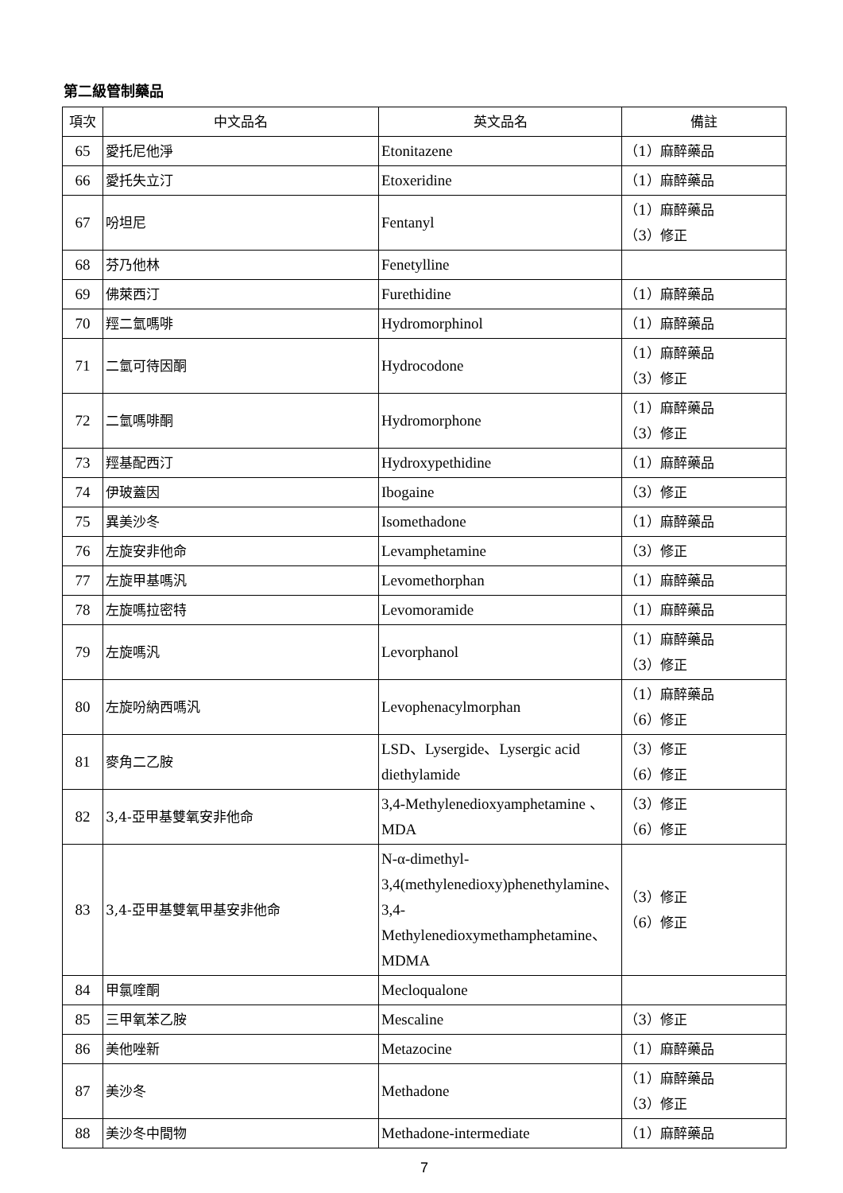第二級管制藥品
| 項次 | 中文品名 | 英文品名 | 備註 |
| --- | --- | --- | --- |
| 65 | 愛托尼他淨 | Etonitazene | （1）麻醉藥品 |
| 66 | 愛托失立汀 | Etoxeridine | （1）麻醉藥品 |
| 67 | 吩坦尼 | Fentanyl | （1）麻醉藥品 （3）修正 |
| 68 | 芬乃他林 | Fenetylline | |
| 69 | 佛萊西汀 | Furethidine | （1）麻醉藥品 |
| 70 | 羥二氫嗎啡 | Hydromorphinol | （1）麻醉藥品 |
| 71 | 二氫可待因酮 | Hydrocodone | （1）麻醉藥品 （3）修正 |
| 72 | 二氫嗎啡酮 | Hydromorphone | （1）麻醉藥品 （3）修正 |
| 73 | 羥基配西汀 | Hydroxypethidine | （1）麻醉藥品 |
| 74 | 伊玻蓋因 | Ibogaine | （3）修正 |
| 75 | 異美沙冬 | Isomethadone | （1）麻醉藥品 |
| 76 | 左旋安非他命 | Levamphetamine | （3）修正 |
| 77 | 左旋甲基嗎汎 | Levomethorphan | （1）麻醉藥品 |
| 78 | 左旋嗎拉密特 | Levomoramide | （1）麻醉藥品 |
| 79 | 左旋嗎汎 | Levorphanol | （1）麻醉藥品 （3）修正 |
| 80 | 左旋吩納西嗎汎 | Levophenacylmorphan | （1）麻醉藥品 （6）修正 |
| 81 | 麥角二乙胺 | LSD、Lysergide、Lysergic acid diethylamide | （3）修正 （6）修正 |
| 82 | 3,4-亞甲基雙氧安非他命 | 3,4-Methylenedioxyamphetamine 、MDA | （3）修正 （6）修正 |
| 83 | 3,4-亞甲基雙氧甲基安非他命 | N-α-dimethyl-3,4(methylenedioxy)phenethylamine、3,4-Methylenedioxymethamphetamine、MDMA | （3）修正 （6）修正 |
| 84 | 甲氯喹酮 | Mecloqualone | |
| 85 | 三甲氧苯乙胺 | Mescaline | （3）修正 |
| 86 | 美他唑新 | Metazocine | （1）麻醉藥品 |
| 87 | 美沙冬 | Methadone | （1）麻醉藥品 （3）修正 |
| 88 | 美沙冬中間物 | Methadone-intermediate | （1）麻醉藥品 |
7